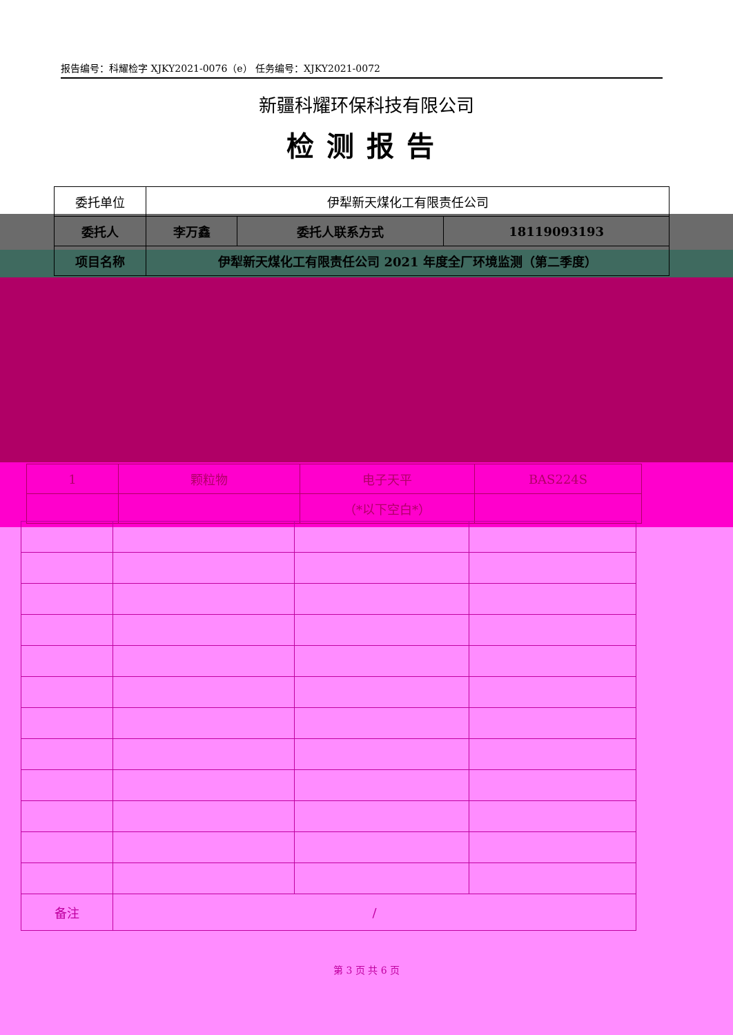报告编号：科耀检字 XJKY2021-0076（e） 任务编号：XJKY2021-0072
新疆科耀环保科技有限公司
检测报告
| 委托单位 | 伊犁新天煤化工有限责任公司 | | |
| 委托人 | 李万鑫 | 委托人联系方式 | 18119093193 |
| 项目名称 | 伊犁新天煤化工有限责任公司 2021 年度全厂环境监测（第二季度） | | |
| 1 | 颗粒物 | 电子天平 | BAS224S |
| | | （*以下空白*） | |
| 备注 | / | | |
第 3 页 共 6 页